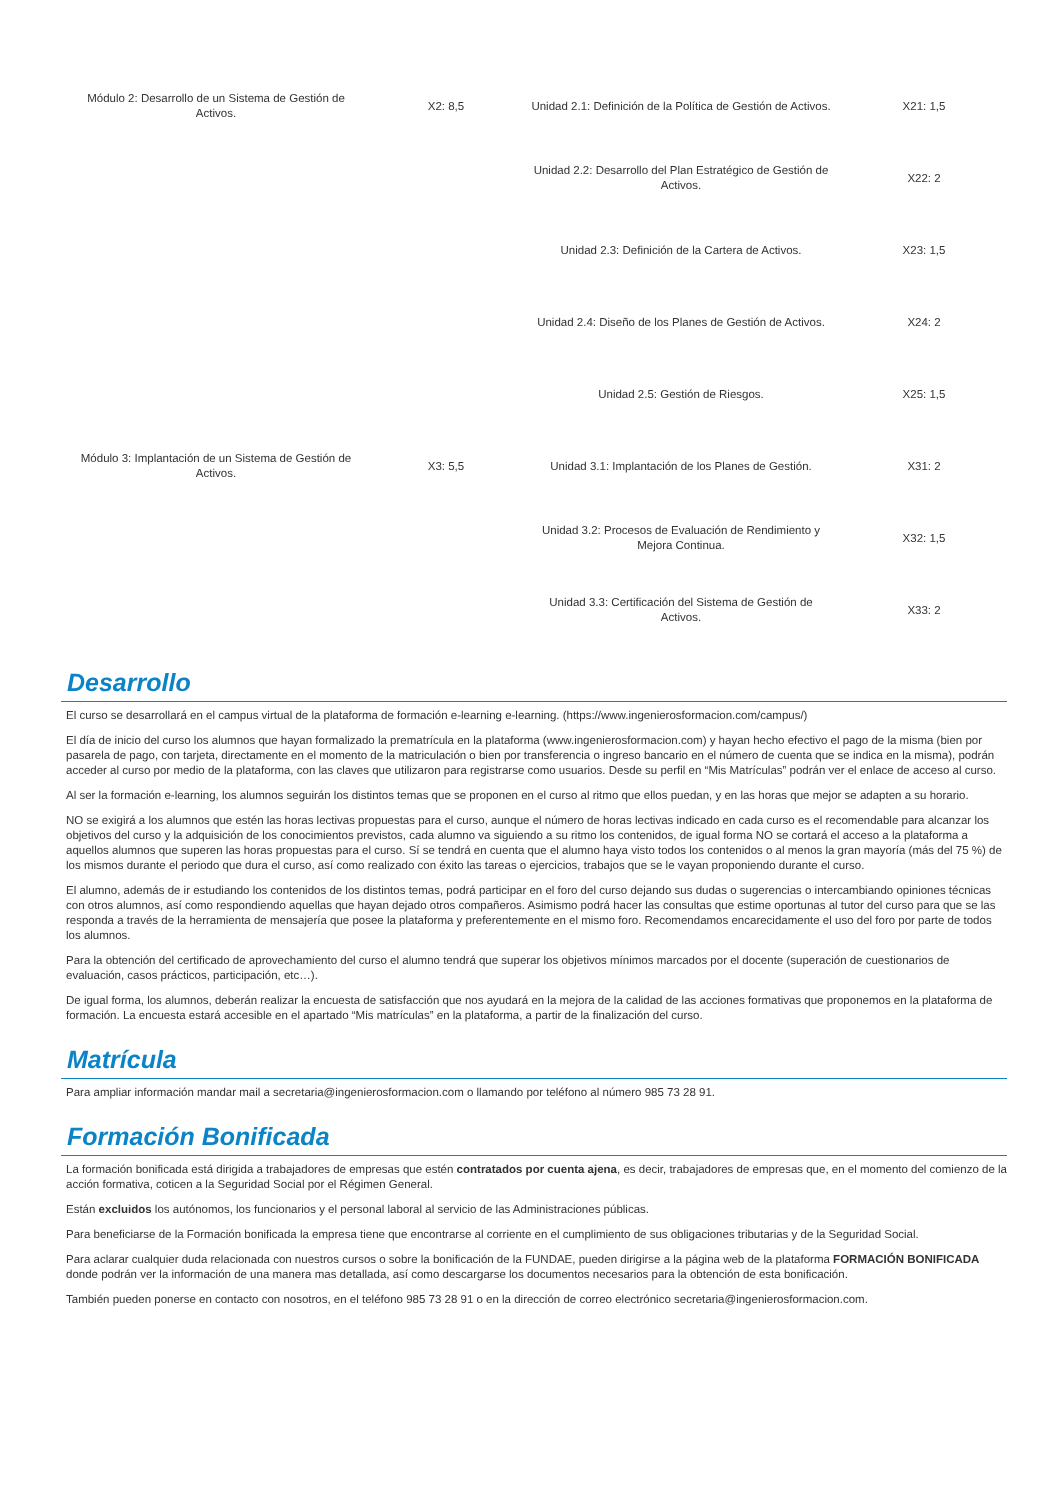| Módulo 2: Desarrollo de un Sistema de Gestión de Activos. | X2: 8,5 | Unidad 2.1: Definición de la Política de Gestión de Activos. | X21: 1,5 |
| | | Unidad 2.2: Desarrollo del Plan Estratégico de Gestión de Activos. | X22: 2 |
| | | Unidad 2.3: Definición de la Cartera de Activos. | X23: 1,5 |
| | | Unidad 2.4: Diseño de los Planes de Gestión de Activos. | X24: 2 |
| | | Unidad 2.5: Gestión de Riesgos. | X25: 1,5 |
| Módulo 3: Implantación de un Sistema de Gestión de Activos. | X3: 5,5 | Unidad 3.1: Implantación de los Planes de Gestión. | X31: 2 |
| | | Unidad 3.2: Procesos de Evaluación de Rendimiento y Mejora Continua. | X32: 1,5 |
| | | Unidad 3.3: Certificación del Sistema de Gestión de Activos. | X33: 2 |
Desarrollo
El curso se desarrollará en el campus virtual de la plataforma de formación e-learning e-learning. (https://www.ingenierosformacion.com/campus/)
El día de inicio del curso los alumnos que hayan formalizado la prematrícula en la plataforma (www.ingenierosformacion.com) y hayan hecho efectivo el pago de la misma (bien por pasarela de pago, con tarjeta, directamente en el momento de la matriculación o bien por transferencia o ingreso bancario en el número de cuenta que se indica en la misma), podrán acceder al curso por medio de la plataforma, con las claves que utilizaron para registrarse como usuarios. Desde su perfil en “Mis Matrículas” podrán ver el enlace de acceso al curso.
Al ser la formación e-learning, los alumnos seguirán los distintos temas que se proponen en el curso al ritmo que ellos puedan, y en las horas que mejor se adapten a su horario.
NO se exigirá a los alumnos que estén las horas lectivas propuestas para el curso, aunque el número de horas lectivas indicado en cada curso es el recomendable para alcanzar los objetivos del curso y la adquisición de los conocimientos previstos, cada alumno va siguiendo a su ritmo los contenidos, de igual forma NO se cortará el acceso a la plataforma a aquellos alumnos que superen las horas propuestas para el curso. Sí se tendrá en cuenta que el alumno haya visto todos los contenidos o al menos la gran mayoría (más del 75 %) de los mismos durante el periodo que dura el curso, así como realizado con éxito las tareas o ejercicios, trabajos que se le vayan proponiendo durante el curso.
El alumno, además de ir estudiando los contenidos de los distintos temas, podrá participar en el foro del curso dejando sus dudas o sugerencias o intercambiando opiniones técnicas con otros alumnos, así como respondiendo aquellas que hayan dejado otros compañeros. Asimismo podrá hacer las consultas que estime oportunas al tutor del curso para que se las responda a través de la herramienta de mensajería que posee la plataforma y preferentemente en el mismo foro. Recomendamos encarecidamente el uso del foro por parte de todos los alumnos.
Para la obtención del certificado de aprovechamiento del curso el alumno tendrá que superar los objetivos mínimos marcados por el docente (superación de cuestionarios de evaluación, casos prácticos, participación, etc…).
De igual forma, los alumnos, deberán realizar la encuesta de satisfacción que nos ayudará en la mejora de la calidad de las acciones formativas que proponemos en la plataforma de formación. La encuesta estará accesible en el apartado “Mis matrículas” en la plataforma, a partir de la finalización del curso.
Matrícula
Para ampliar información mandar mail a secretaria@ingenierosformacion.com o llamando por teléfono al número 985 73 28 91.
Formación Bonificada
La formación bonificada está dirigida a trabajadores de empresas que estén contratados por cuenta ajena, es decir, trabajadores de empresas que, en el momento del comienzo de la acción formativa, coticen a la Seguridad Social por el Régimen General.
Están excluidos los autónomos, los funcionarios y el personal laboral al servicio de las Administraciones públicas.
Para beneficiarse de la Formación bonificada la empresa tiene que encontrarse al corriente en el cumplimiento de sus obligaciones tributarias y de la Seguridad Social.
Para aclarar cualquier duda relacionada con nuestros cursos o sobre la bonificación de la FUNDAE, pueden dirigirse a la página web de la plataforma FORMACIÓN BONIFICADA donde podrán ver la información de una manera mas detallada, así como descargarse los documentos necesarios para la obtención de esta bonificación.
También pueden ponerse en contacto con nosotros, en el teléfono 985 73 28 91 o en la dirección de correo electrónico secretaria@ingenierosformacion.com.